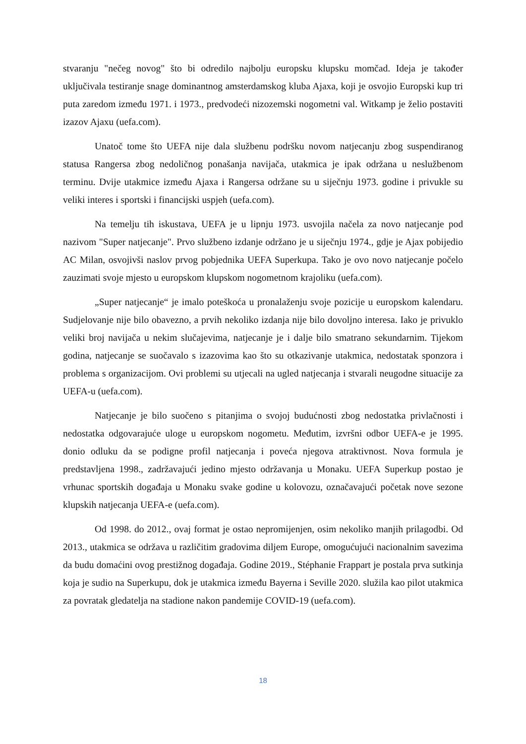stvaranju "nečeg novog" što bi odredilo najbolju europsku klupsku momčad. Ideja je također uključivala testiranje snage dominantnog amsterdamskog kluba Ajaxa, koji je osvojio Europski kup tri puta zaredom između 1971. i 1973., predvodeći nizozemski nogometni val. Witkamp je želio postaviti izazov Ajaxu (uefa.com).
Unatoč tome što UEFA nije dala službenu podršku novom natjecanju zbog suspendiranog statusa Rangersa zbog nedoličnog ponašanja navijača, utakmica je ipak održana u neslužbenom terminu. Dvije utakmice između Ajaxa i Rangersa održane su u siječnju 1973. godine i privukle su veliki interes i sportski i financijski uspjeh (uefa.com).
Na temelju tih iskustava, UEFA je u lipnju 1973. usvojila načela za novo natjecanje pod nazivom "Super natjecanje". Prvo službeno izdanje održano je u siječnju 1974., gdje je Ajax pobijedio AC Milan, osvojivši naslov prvog pobjednika UEFA Superkupa. Tako je ovo novo natjecanje počelo zauzimati svoje mjesto u europskom klupskom nogometnom krajoliku (uefa.com).
„Super natjecanje“ je imalo poteškoća u pronalaženju svoje pozicije u europskom kalendaru. Sudjelovanje nije bilo obavezno, a prvih nekoliko izdanja nije bilo dovoljno interesa. Iako je privuklo veliki broj navijača u nekim slučajevima, natjecanje je i dalje bilo smatrano sekundarnim. Tijekom godina, natjecanje se suočavalo s izazovima kao što su otkazivanje utakmica, nedostatak sponzora i problema s organizacijom. Ovi problemi su utjecali na ugled natjecanja i stvarali neugodne situacije za UEFA-u (uefa.com).
Natjecanje je bilo suočeno s pitanjima o svojoj budućnosti zbog nedostatka privlačnosti i nedostatka odgovarajuće uloge u europskom nogometu. Međutim, izvršni odbor UEFA-e je 1995. donio odluku da se podigne profil natjecanja i poveća njegova atraktivnost. Nova formula je predstavljena 1998., zadržavajući jedino mjesto održavanja u Monaku. UEFA Superkup postao je vrhunac sportskih događaja u Monaku svake godine u kolovozu, označavajući početak nove sezone klupskih natjecanja UEFA-e (uefa.com).
Od 1998. do 2012., ovaj format je ostao nepromijenjen, osim nekoliko manjih prilagodbi. Od 2013., utakmica se održava u različitim gradovima diljem Europe, omogućujući nacionalnim savezima da budu domaćini ovog prestižnog događaja. Godine 2019., Stéphanie Frappart je postala prva sutkinja koja je sudio na Superkupu, dok je utakmica između Bayerna i Seville 2020. služila kao pilot utakmica za povratak gledatelja na stadione nakon pandemije COVID-19 (uefa.com).
18